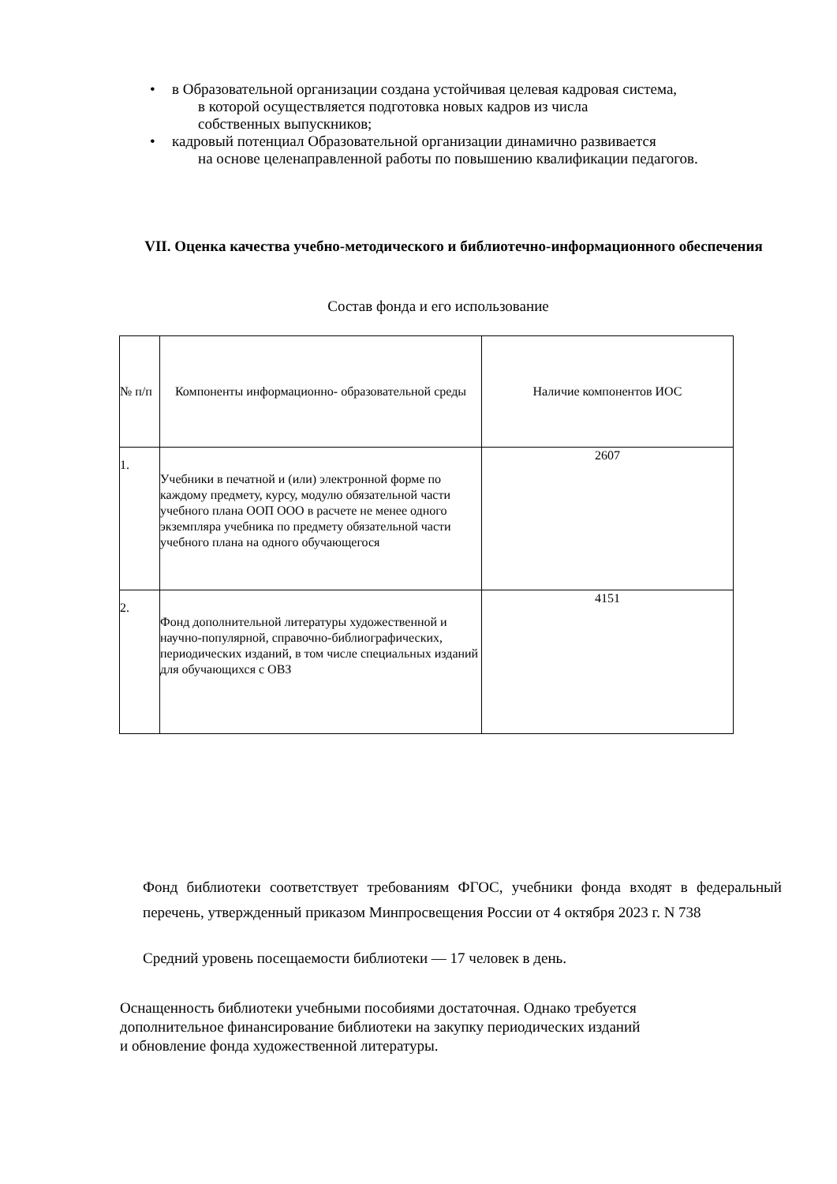• в Образовательной организации создана устойчивая целевая кадровая система,
в которой осуществляется подготовка новых кадров из числа
собственных выпускников;
• кадровый потенциал Образовательной организации динамично развивается
на основе целенаправленной работы по повышению квалификации педагогов.
VII. Оценка качества учебно-методического и библиотечно-информационного обеспечения
Состав фонда и его использование
| № п/п | Компоненты информационно- образовательной среды | Наличие компонентов ИОС |
| 1. | Учебники в печатной и (или) электронной форме по каждому предмету, курсу, модулю обязательной части учебного плана ООП ООО в расчете не менее одного экземпляра учебника по предмету обязательной части учебного плана на одного обучающегося | 2607 |
| 2. | Фонд дополнительной литературы художественной и научно-популярной, справочно-библиографических, периодических изданий, в том числе специальных изданий для обучающихся с ОВЗ | 4151 |
Фонд библиотеки соответствует требованиям ФГОС, учебники фонда входят в федеральный перечень, утвержденный приказом Минпросвещения России от 4 октября 2023 г. N 738
Средний уровень посещаемости библиотеки — 17 человек в день.
Оснащенность библиотеки учебными пособиями достаточная. Однако требуется дополнительное финансирование библиотеки на закупку периодических изданий
и обновление фонда художественной литературы.